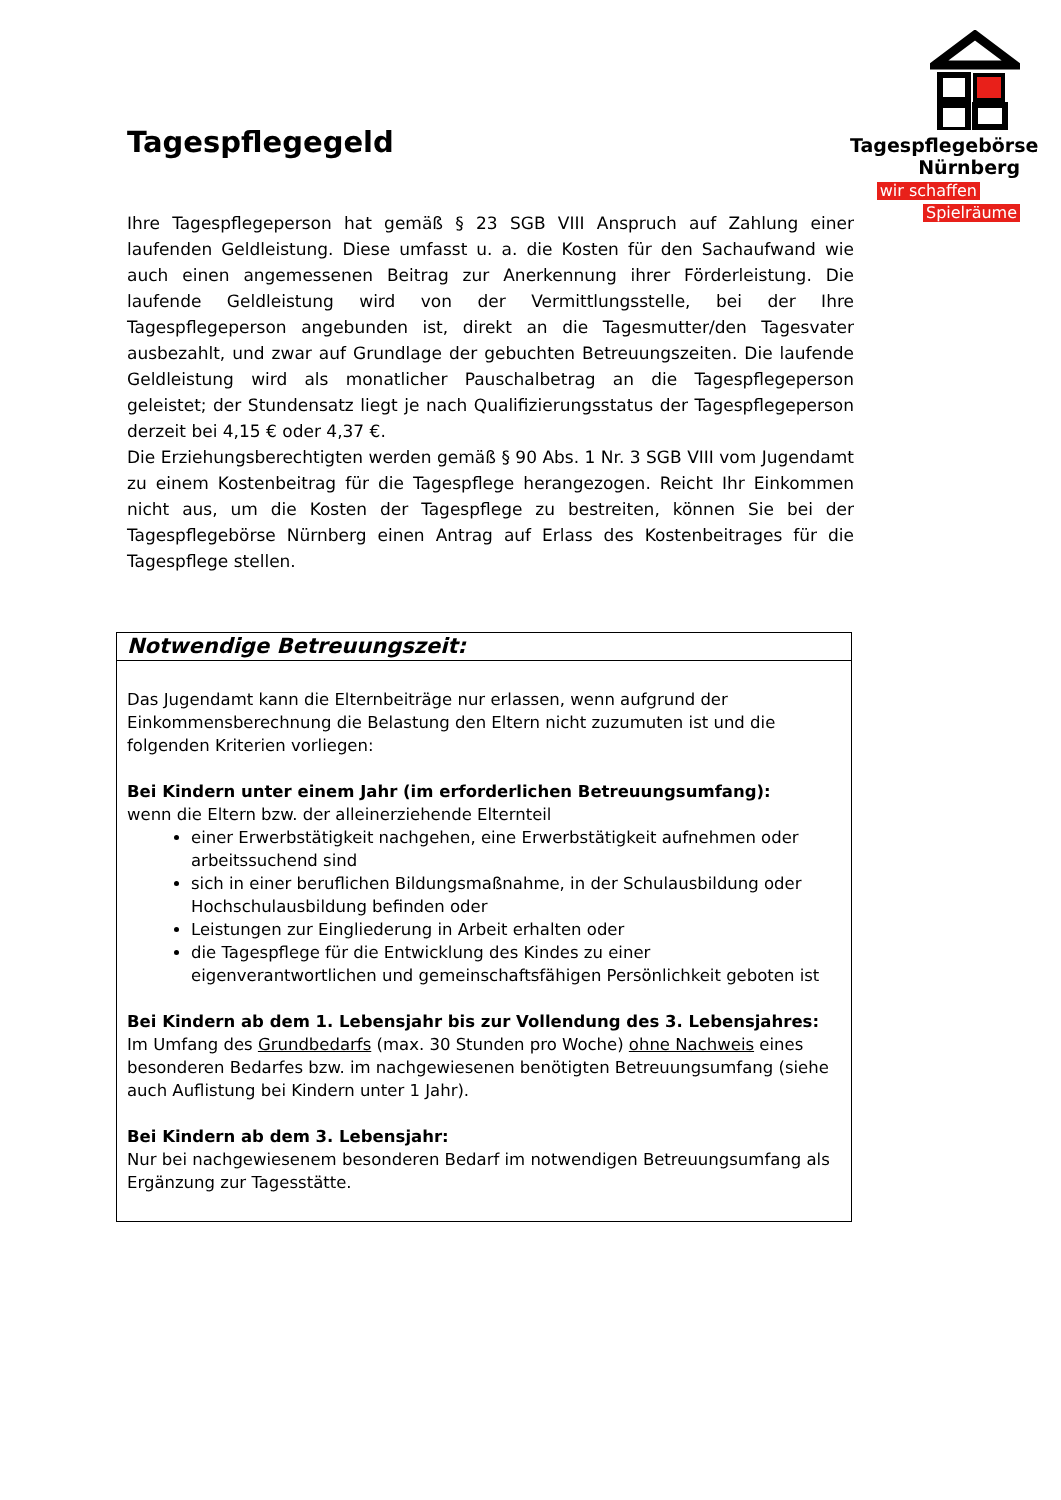Tagespflegebörse
Nürnberg
wir schaffen
Spielräume
Tagespflegegeld
Ihre Tagespflegeperson hat gemäß § 23 SGB VIII Anspruch auf Zahlung einer laufenden Geldleistung. Diese umfasst u. a. die Kosten für den Sachaufwand wie auch einen angemessenen Beitrag zur Anerkennung ihrer Förderleistung. Die laufende Geldleistung wird von der Vermittlungsstelle, bei der Ihre Tagespflegeperson angebunden ist, direkt an die Tagesmutter/den Tagesvater ausbezahlt, und zwar auf Grundlage der gebuchten Betreuungszeiten. Die laufende Geldleistung wird als monatlicher Pauschalbetrag an die Tagespflegeperson geleistet; der Stundensatz liegt je nach Qualifizierungsstatus der Tagespflegeperson derzeit bei 4,15 € oder 4,37 €.
Die Erziehungsberechtigten werden gemäß § 90 Abs. 1 Nr. 3 SGB VIII vom Jugendamt zu einem Kostenbeitrag für die Tagespflege herangezogen. Reicht Ihr Einkommen nicht aus, um die Kosten der Tagespflege zu bestreiten, können Sie bei der Tagespflegebörse Nürnberg einen Antrag auf Erlass des Kostenbeitrages für die Tagespflege stellen.
| Notwendige Betreuungszeit: |
| --- |
| Das Jugendamt kann die Elternbeiträge nur erlassen, wenn aufgrund der Einkommensberechnung die Belastung den Eltern nicht zuzumuten ist und die folgenden Kriterien vorliegen: Bei Kindern unter einem Jahr (im erforderlichen Betreuungsumfang): wenn die Eltern bzw. der alleinerziehende Elternteil einer Erwerbstätigkeit nachgehen, eine Erwerbstätigkeit aufnehmen oder arbeitssuchend sind sich in einer beruflichen Bildungsmaßnahme, in der Schulausbildung oder Hochschulausbildung befinden oder Leistungen zur Eingliederung in Arbeit erhalten oder die Tagespflege für die Entwicklung des Kindes zu einer eigenverantwortlichen und gemeinschaftsfähigen Persönlichkeit geboten ist Bei Kindern ab dem 1. Lebensjahr bis zur Vollendung des 3. Lebensjahres: Im Umfang des Grundbedarfs (max. 30 Stunden pro Woche) ohne Nachweis eines besonderen Bedarfes bzw. im nachgewiesenen benötigten Betreuungsumfang (siehe auch Auflistung bei Kindern unter 1 Jahr). Bei Kindern ab dem 3. Lebensjahr: Nur bei nachgewiesenem besonderen Bedarf im notwendigen Betreuungsumfang als Ergänzung zur Tagesstätte. |